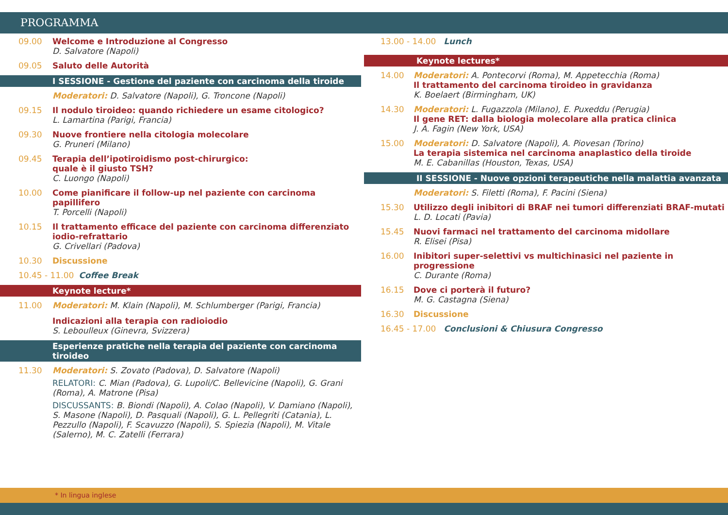PROGRAMMA
09.00 Welcome e Introduzione al Congresso
D. Salvatore (Napoli)
09.05 Saluto delle Autorità
I SESSIONE - Gestione del paziente con carcinoma della tiroide
Moderatori: D. Salvatore (Napoli), G. Troncone (Napoli)
09.15 Il nodulo tiroideo: quando richiedere un esame citologico?
L. Lamartina (Parigi, Francia)
09.30 Nuove frontiere nella citologia molecolare
G. Pruneri (Milano)
09.45 Terapia dell’ipotiroidismo post-chirurgico:
quale è il giusto TSH?
C. Luongo (Napoli)
10.00 Come pianificare il follow-up nel paziente con carcinoma papillifero
T. Porcelli (Napoli)
10.15 Il trattamento efficace del paziente con carcinoma differenziato iodio-refrattario
G. Crivellari (Padova)
10.30 Discussione
10.45 - 11.00 Coffee Break
Keynote lecture*
11.00 Moderatori: M. Klain (Napoli), M. Schlumberger (Parigi, Francia)
Indicazioni alla terapia con radioiodio
S. Leboulleux (Ginevra, Svizzera)
Esperienze pratiche nella terapia del paziente con carcinoma tiroideo
11.30 Moderatori: S. Zovato (Padova), D. Salvatore (Napoli)
RELATORI: C. Mian (Padova), G. Lupoli/C. Bellevicine (Napoli), G. Grani (Roma), A. Matrone (Pisa)
DISCUSSANTS: B. Biondi (Napoli), A. Colao (Napoli), V. Damiano (Napoli), S. Masone (Napoli), D. Pasquali (Napoli), G. L. Pellegriti (Catania), L. Pezzullo (Napoli), F. Scavuzzo (Napoli), S. Spiezia (Napoli), M. Vitale (Salerno), M. C. Zatelli (Ferrara)
13.00 - 14.00 Lunch
Keynote lectures*
14.00 Moderatori: A. Pontecorvi (Roma), M. Appetecchia (Roma)
Il trattamento del carcinoma tiroideo in gravidanza
K. Boelaert (Birmingham, UK)
14.30 Moderatori: L. Fugazzola (Milano), E. Puxeddu (Perugia)
Il gene RET: dalla biologia molecolare alla pratica clinica
J. A. Fagin (New York, USA)
15.00 Moderatori: D. Salvatore (Napoli), A. Piovesan (Torino)
La terapia sistemica nel carcinoma anaplastico della tiroide
M. E. Cabanillas (Houston, Texas, USA)
II SESSIONE - Nuove opzioni terapeutiche nella malattia avanzata
Moderatori: S. Filetti (Roma), F. Pacini (Siena)
15.30 Utilizzo degli inibitori di BRAF nei tumori differenziati BRAF-mutati
L. D. Locati (Pavia)
15.45 Nuovi farmaci nel trattamento del carcinoma midollare
R. Elisei (Pisa)
16.00 Inibitori super-selettivi vs multichinasici nel paziente in progressione
C. Durante (Roma)
16.15 Dove ci porterà il futuro?
M. G. Castagna (Siena)
16.30 Discussione
16.45 - 17.00 Conclusioni & Chiusura Congresso
* In lingua inglese